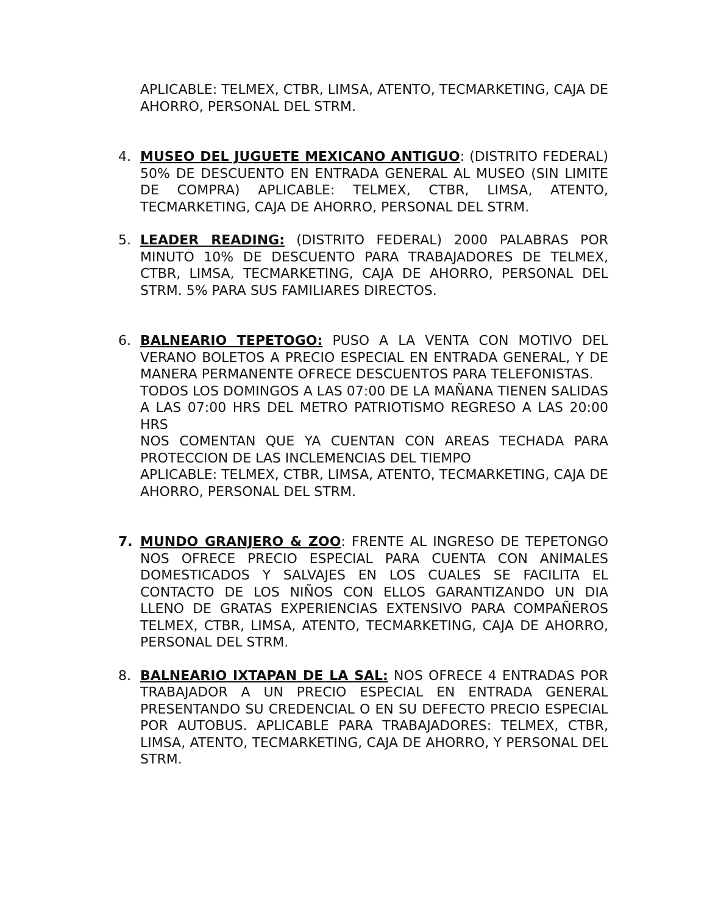APLICABLE: TELMEX, CTBR, LIMSA, ATENTO, TECMARKETING, CAJA DE AHORRO, PERSONAL DEL STRM.
4. MUSEO DEL JUGUETE MEXICANO ANTIGUO: (DISTRITO FEDERAL) 50% DE DESCUENTO EN ENTRADA GENERAL AL MUSEO (SIN LIMITE DE COMPRA) APLICABLE: TELMEX, CTBR, LIMSA, ATENTO, TECMARKETING, CAJA DE AHORRO, PERSONAL DEL STRM.
5. LEADER READING: (DISTRITO FEDERAL) 2000 PALABRAS POR MINUTO 10% DE DESCUENTO PARA TRABAJADORES DE TELMEX, CTBR, LIMSA, TECMARKETING, CAJA DE AHORRO, PERSONAL DEL STRM. 5% PARA SUS FAMILIARES DIRECTOS.
6. BALNEARIO TEPETOGO: PUSO A LA VENTA CON MOTIVO DEL VERANO BOLETOS A PRECIO ESPECIAL EN ENTRADA GENERAL, Y DE MANERA PERMANENTE OFRECE DESCUENTOS PARA TELEFONISTAS.
TODOS LOS DOMINGOS A LAS 07:00 DE LA MAÑANA TIENEN SALIDAS A LAS 07:00 HRS DEL METRO PATRIOTISMO REGRESO A LAS 20:00 HRS
NOS COMENTAN QUE YA CUENTAN CON AREAS TECHADA PARA PROTECCION DE LAS INCLEMENCIAS DEL TIEMPO
APLICABLE: TELMEX, CTBR, LIMSA, ATENTO, TECMARKETING, CAJA DE AHORRO, PERSONAL DEL STRM.
7. MUNDO GRANJERO & ZOO: FRENTE AL INGRESO DE TEPETONGO NOS OFRECE PRECIO ESPECIAL PARA CUENTA CON ANIMALES DOMESTICADOS Y SALVAJES EN LOS CUALES SE FACILITA EL CONTACTO DE LOS NIÑOS CON ELLOS GARANTIZANDO UN DIA LLENO DE GRATAS EXPERIENCIAS EXTENSIVO PARA COMPAÑEROS TELMEX, CTBR, LIMSA, ATENTO, TECMARKETING, CAJA DE AHORRO, PERSONAL DEL STRM.
8. BALNEARIO IXTAPAN DE LA SAL: NOS OFRECE 4 ENTRADAS POR TRABAJADOR A UN PRECIO ESPECIAL EN ENTRADA GENERAL PRESENTANDO SU CREDENCIAL O EN SU DEFECTO PRECIO ESPECIAL POR AUTOBUS. APLICABLE PARA TRABAJADORES: TELMEX, CTBR, LIMSA, ATENTO, TECMARKETING, CAJA DE AHORRO, Y PERSONAL DEL STRM.